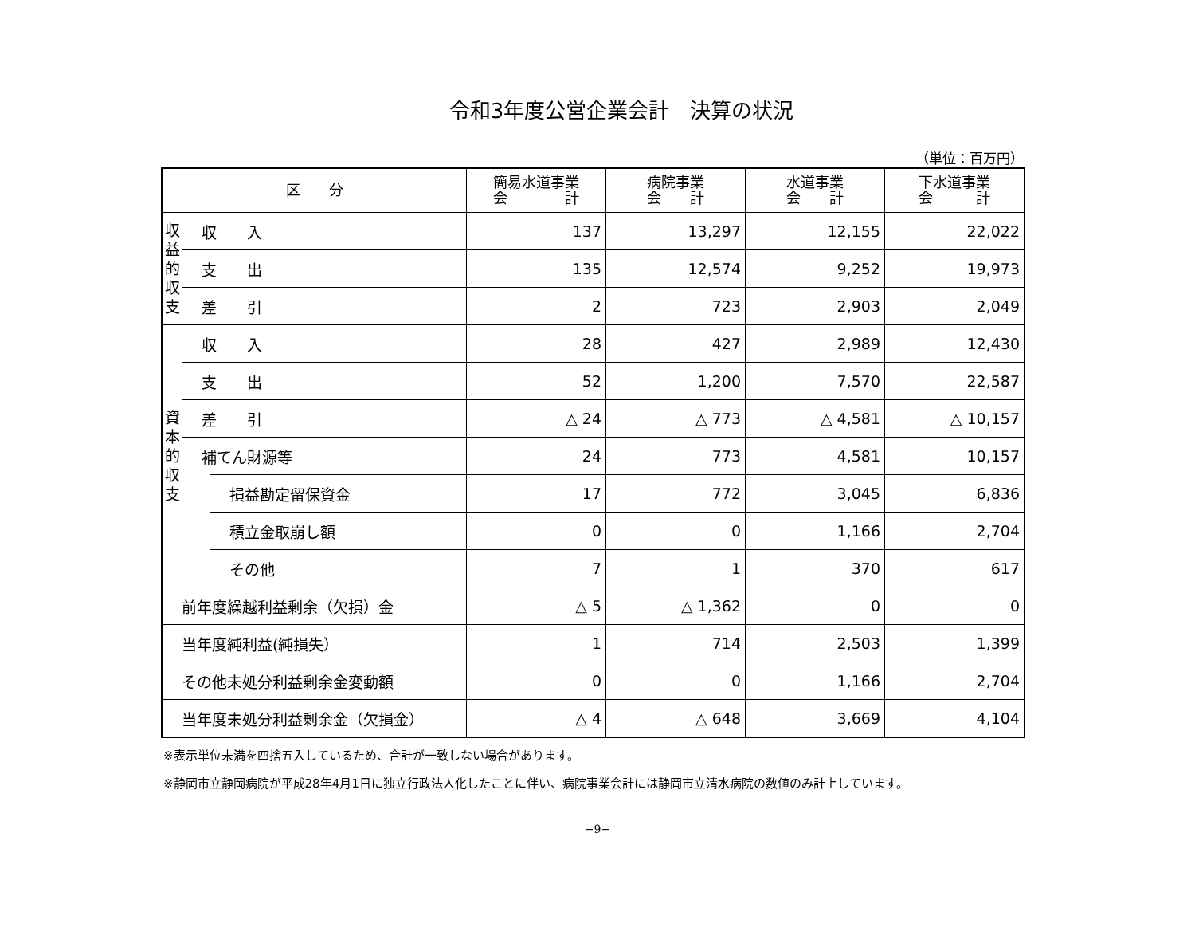令和3年度公営企業会計　決算の状況
（単位：百万円）
| 区 分 | | | 簡易水道事業 会 計 | 病院事業 会 計 | 水道事業 会 計 | 下水道事業 会 計 |
| --- | --- | --- | --- | --- | --- | --- |
| 収 益 的 収 支 | 収 入 | | 137 | 13,297 | 12,155 | 22,022 |
| | 支 出 | | 135 | 12,574 | 9,252 | 19,973 |
| | 差 引 | | 2 | 723 | 2,903 | 2,049 |
| 資 本 的 収 支 | 収 入 | | 28 | 427 | 2,989 | 12,430 |
| | 支 出 | | 52 | 1,200 | 7,570 | 22,587 |
| | 差 引 | | △ 24 | △ 773 | △ 4,581 | △ 10,157 |
| | 補てん財源等 | | 24 | 773 | 4,581 | 10,157 |
| | | 損益勘定留保資金 | 17 | 772 | 3,045 | 6,836 |
| | | 積立金取崩し額 | 0 | 0 | 1,166 | 2,704 |
| | | その他 | 7 | 1 | 370 | 617 |
| 前年度繰越利益剰余（欠損）金 | | | △ 5 | △ 1,362 | 0 | 0 |
| 当年度純利益(純損失） | | | 1 | 714 | 2,503 | 1,399 |
| その他未処分利益剰余金変動額 | | | 0 | 0 | 1,166 | 2,704 |
| 当年度未処分利益剰余金（欠損金） | | | △ 4 | △ 648 | 3,669 | 4,104 |
※表示単位未満を四捨五入しているため、合計が一致しない場合があります。
※静岡市立静岡病院が平成28年4月1日に独立行政法人化したことに伴い、病院事業会計には静岡市立清水病院の数値のみ計上しています。
−9−